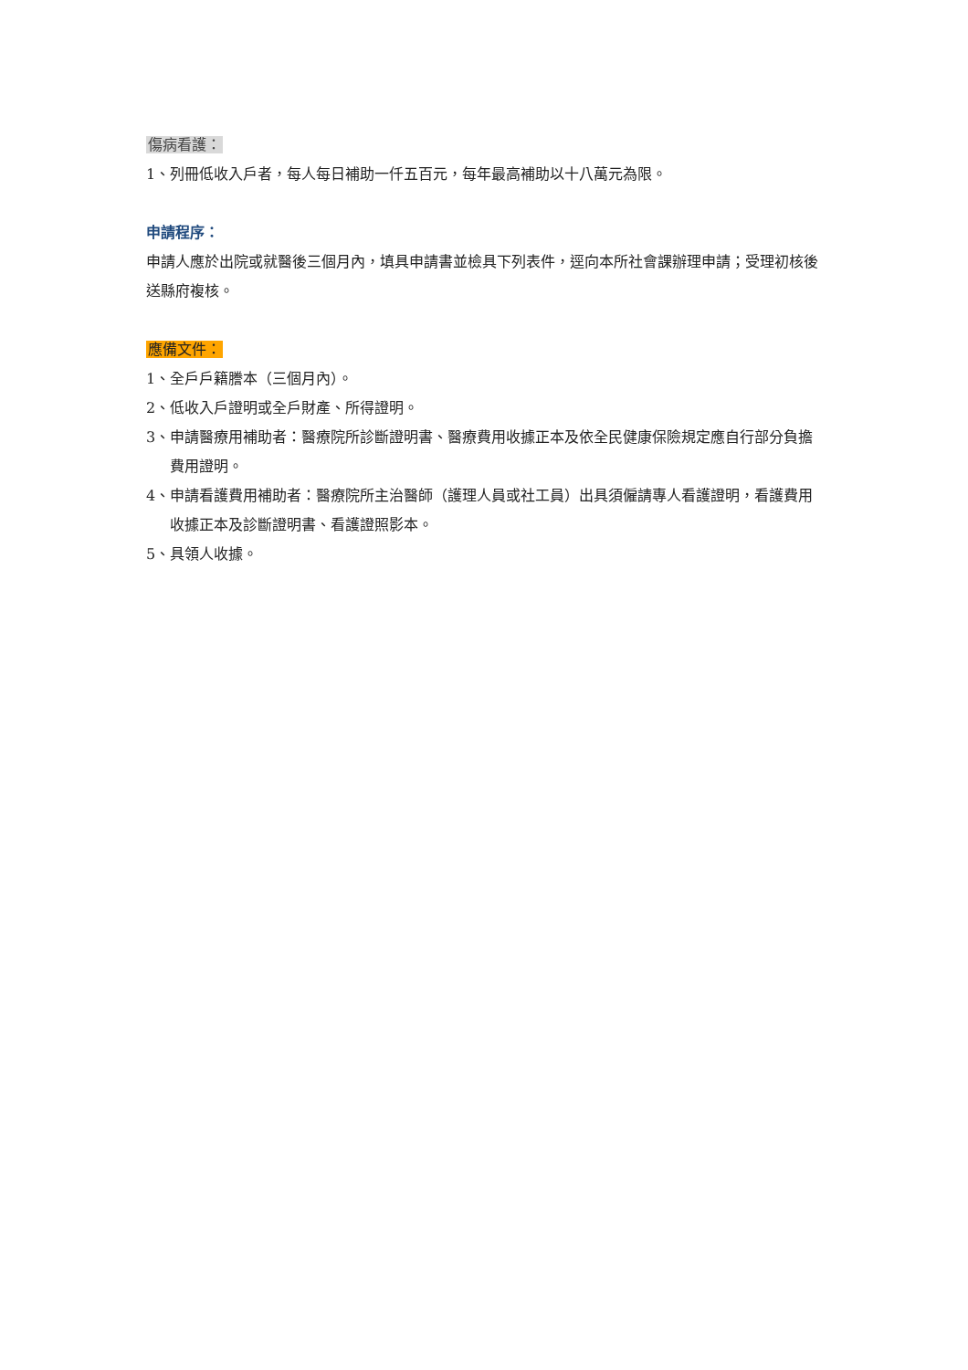傷病看護：
1、列冊低收入戶者，每人每日補助一仟五百元，每年最高補助以十八萬元為限。
申請程序：
申請人應於出院或就醫後三個月內，填具申請書並檢具下列表件，逕向本所社會課辦理申請；受理初核後送縣府複核。
應備文件：
1、全戶戶籍謄本（三個月內）。
2、低收入戶證明或全戶財產、所得證明。
3、申請醫療用補助者：醫療院所診斷證明書、醫療費用收據正本及依全民健康保險規定應自行部分負擔費用證明。
4、申請看護費用補助者：醫療院所主治醫師（護理人員或社工員）出具須僱請專人看護證明，看護費用收據正本及診斷證明書、看護證照影本。
5、具領人收據。